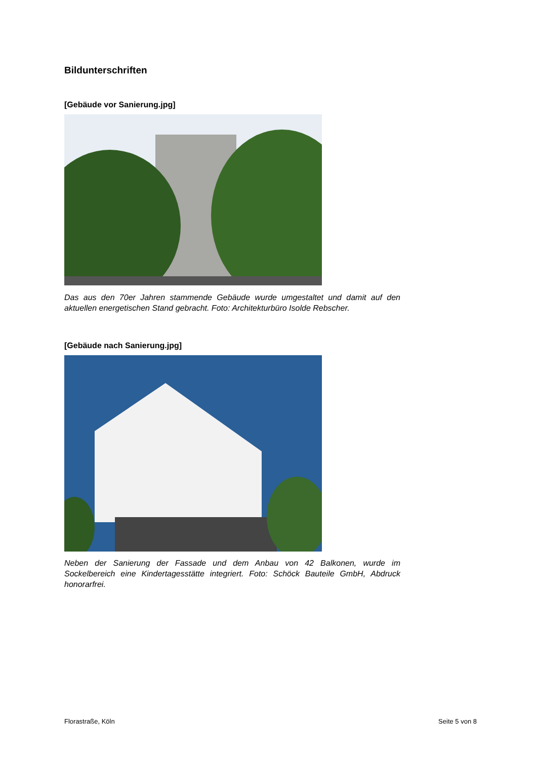Bildunterschriften
[Gebäude vor Sanierung.jpg]
Das aus den 70er Jahren stammende Gebäude wurde umgestaltet und damit auf den aktuellen energetischen Stand gebracht. Foto: Architekturbüro Isolde Rebscher.
[Gebäude nach Sanierung.jpg]
Neben der Sanierung der Fassade und dem Anbau von 42 Balkonen, wurde im Sockelbereich eine Kindertagesstätte integriert. Foto: Schöck Bauteile GmbH, Abdruck honorarfrei.
Florastraße, Köln Seite 5 von 8